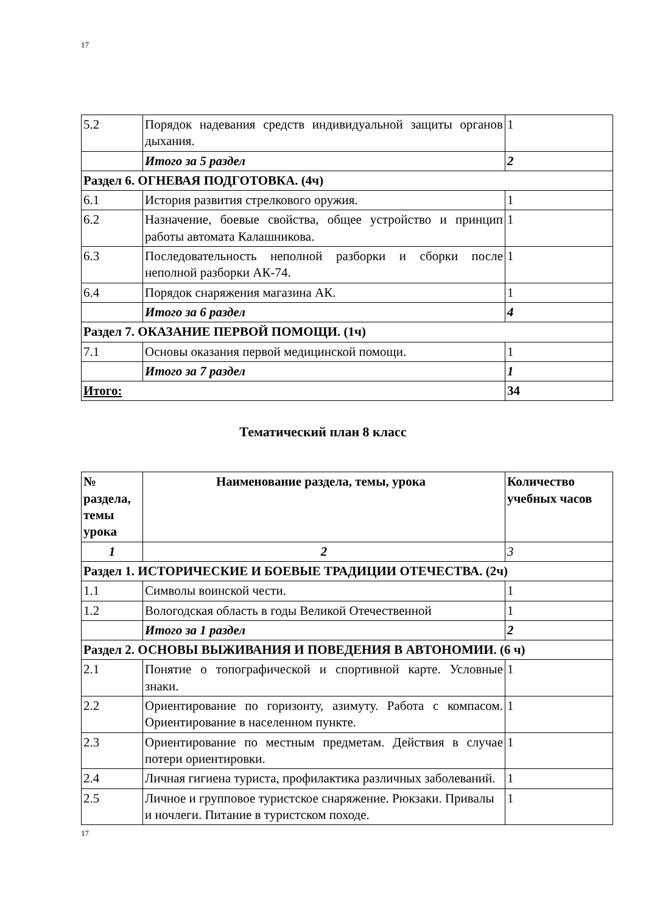17
| 5.2 | Порядок надевания средств индивидуальной защиты органов дыхания. | 1 |
| | Итого за 5 раздел | 2 |
| Раздел 6. ОГНЕВАЯ ПОДГОТОВКА. (4ч) | | |
| 6.1 | История развития стрелкового оружия. | 1 |
| 6.2 | Назначение, боевые свойства, общее устройство и принцип работы автомата Калашникова. | 1 |
| 6.3 | Последовательность неполной разборки и сборки после неполной разборки АК-74. | 1 |
| 6.4 | Порядок снаряжения магазина АК. | 1 |
| | Итого за 6 раздел | 4 |
| Раздел 7. ОКАЗАНИЕ ПЕРВОЙ ПОМОЩИ. (1ч) | | |
| 7.1 | Основы оказания первой медицинской помощи. | 1 |
| | Итого за 7 раздел | 1 |
| Итого: | | 34 |
Тематический план 8 класс
| № раздела, темы урока | Наименование раздела, темы, урока | Количество учебных часов |
| --- | --- | --- |
| 1 | 2 | 3 |
| Раздел 1. ИСТОРИЧЕСКИЕ И БОЕВЫЕ ТРАДИЦИИ ОТЕЧЕСТВА. (2ч) | | |
| 1.1 | Символы воинской чести. | 1 |
| 1.2 | Вологодская область в годы Великой Отечественной | 1 |
| | Итого за 1 раздел | 2 |
| Раздел 2. ОСНОВЫ ВЫЖИВАНИЯ И ПОВЕДЕНИЯ В АВТОНОМИИ. (6 ч) | | |
| 2.1 | Понятие о топографической и спортивной карте. Условные знаки. | 1 |
| 2.2 | Ориентирование по горизонту, азимуту. Работа с компасом. Ориентирование в населенном пункте. | 1 |
| 2.3 | Ориентирование по местным предметам. Действия в случае потери ориентировки. | 1 |
| 2.4 | Личная гигиена туриста, профилактика различных заболеваний. | 1 |
| 2.5 | Личное и групповое туристское снаряжение. Рюкзаки. Привалы и ночлеги. Питание в туристском походе. | 1 |
17